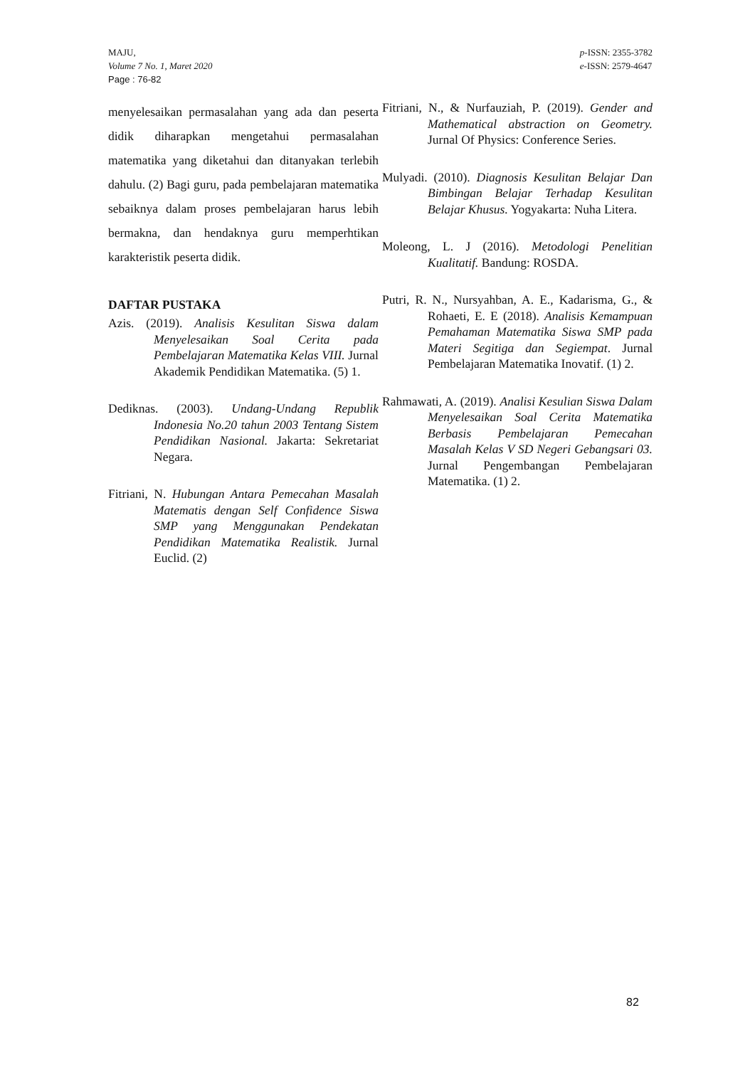MAJU,
Volume 7 No. 1, Maret 2020
Page : 76-82
p-ISSN: 2355-3782
e-ISSN: 2579-4647
menyelesaikan permasalahan yang ada dan peserta didik diharapkan mengetahui permasalahan matematika yang diketahui dan ditanyakan terlebih dahulu. (2) Bagi guru, pada pembelajaran matematika sebaiknya dalam proses pembelajaran harus lebih bermakna, dan hendaknya guru memperhtikan karakteristik peserta didik.
DAFTAR PUSTAKA
Azis. (2019). Analisis Kesulitan Siswa dalam Menyelesaikan Soal Cerita pada Pembelajaran Matematika Kelas VIII. Jurnal Akademik Pendidikan Matematika. (5) 1.
Dediknas. (2003). Undang-Undang Republik Indonesia No.20 tahun 2003 Tentang Sistem Pendidikan Nasional. Jakarta: Sekretariat Negara.
Fitriani, N. Hubungan Antara Pemecahan Masalah Matematis dengan Self Confidence Siswa SMP yang Menggunakan Pendekatan Pendidikan Matematika Realistik. Jurnal Euclid. (2)
Fitriani, N., & Nurfauziah, P. (2019). Gender and Mathematical abstraction on Geometry. Jurnal Of Physics: Conference Series.
Mulyadi. (2010). Diagnosis Kesulitan Belajar Dan Bimbingan Belajar Terhadap Kesulitan Belajar Khusus. Yogyakarta: Nuha Litera.
Moleong, L. J (2016). Metodologi Penelitian Kualitatif. Bandung: ROSDA.
Putri, R. N., Nursyahban, A. E., Kadarisma, G., & Rohaeti, E. E (2018). Analisis Kemampuan Pemahaman Matematika Siswa SMP pada Materi Segitiga dan Segiempat. Jurnal Pembelajaran Matematika Inovatif. (1) 2.
Rahmawati, A. (2019). Analisi Kesulian Siswa Dalam Menyelesaikan Soal Cerita Matematika Berbasis Pembelajaran Pemecahan Masalah Kelas V SD Negeri Gebangsari 03. Jurnal Pengembangan Pembelajaran Matematika. (1) 2.
82